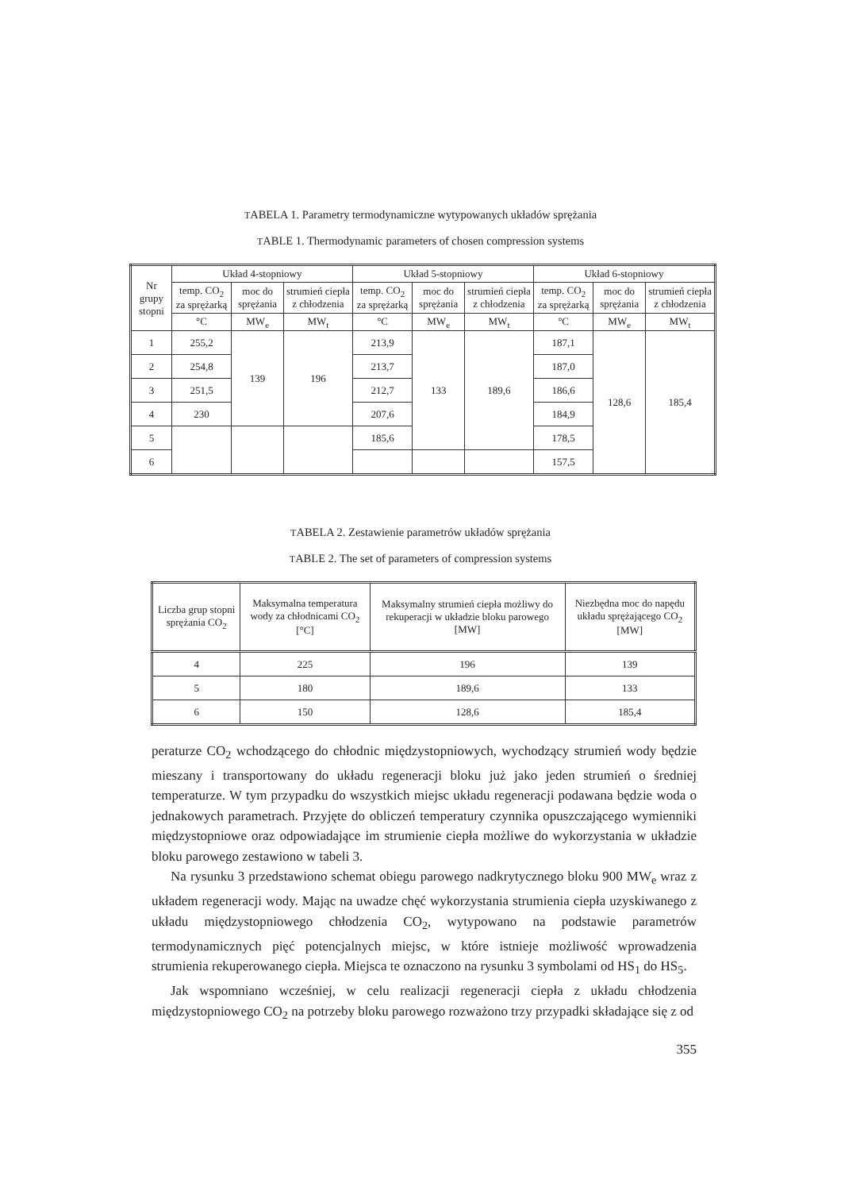TABELA 1. Parametry termodynamiczne wytypowanych układów sprężania
TABLE 1. Thermodynamic parameters of chosen compression systems
| Nr grupy stopni | Układ 4-stopniowy | | | Układ 5-stopniowy | | | Układ 6-stopniowy | | |
| --- | --- | --- | --- | --- | --- | --- | --- | --- | --- |
| | temp. CO<sub>2</sub> za sprężarką | moc do sprężania | strumień ciepła z chłodzenia | temp. CO<sub>2</sub> za sprężarką | moc do sprężania | strumień ciepła z chłodzenia | temp. CO<sub>2</sub> za sprężarką | moc do sprężania | strumień ciepła z chłodzenia |
| | °C | MW<sub>e</sub> | MW<sub>t</sub> | °C | MW<sub>e</sub> | MW<sub>t</sub> | °C | MW<sub>e</sub> | MW<sub>t</sub> |
| 1 | 255,2 | 139 | 196 | 213,9 | 133 | 189,6 | 187,1 | 128,6 | 185,4 |
| 2 | 254,8 | | | 213,7 | | | 187,0 | | |
| 3 | 251,5 | | | 212,7 | | | 186,6 | | |
| 4 | 230 | | | 207,6 | | | 184,9 | | |
| 5 | | | | 185,6 | | | 178,5 | | |
| 6 | | | | | | | 157,5 | | |
TABELA 2. Zestawienie parametrów układów sprężania
TABLE 2. The set of parameters of compression systems
| Liczba grup stopni sprężania CO<sub>2</sub> | Maksymalna temperatura wody za chłodnicami CO<sub>2</sub> [°C] | Maksymalny strumień ciepła możliwy do rekuperacji w układzie bloku parowego [MW] | Niezbędna moc do napędu układu sprężającego CO<sub>2</sub> [MW] |
| --- | --- | --- | --- |
| 4 | 225 | 196 | 139 |
| 5 | 180 | 189,6 | 133 |
| 6 | 150 | 128,6 | 185,4 |
peraturze CO<sub>2</sub> wchodzącego do chłodnic międzystopniowych, wychodzący strumień wody będzie mieszany i transportowany do układu regeneracji bloku już jako jeden strumień o średniej temperaturze. W tym przypadku do wszystkich miejsc układu regeneracji podawana będzie woda o jednakowych parametrach. Przyjęte do obliczeń temperatury czynnika opuszczającego wymienniki międzystopniowe oraz odpowiadające im strumienie ciepła możliwe do wykorzystania w układzie bloku parowego zestawiono w tabeli 3.
Na rysunku 3 przedstawiono schemat obiegu parowego nadkrytycznego bloku 900 MW<sub>e</sub> wraz z układem regeneracji wody. Mając na uwadze chęć wykorzystania strumienia ciepła uzyskiwanego z układu międzystopniowego chłodzenia CO<sub>2</sub>, wytypowano na podstawie parametrów termodynamicznych pięć potencjalnych miejsc, w które istnieje możliwość wprowadzenia strumienia rekuperowanego ciepła. Miejsca te oznaczono na rysunku 3 symbolami od HS<sub>1</sub> do HS<sub>5</sub>.
Jak wspomniano wcześniej, w celu realizacji regeneracji ciepła z układu chłodzenia międzystopniowego CO<sub>2</sub> na potrzeby bloku parowego rozważono trzy przypadki składające się z od
355